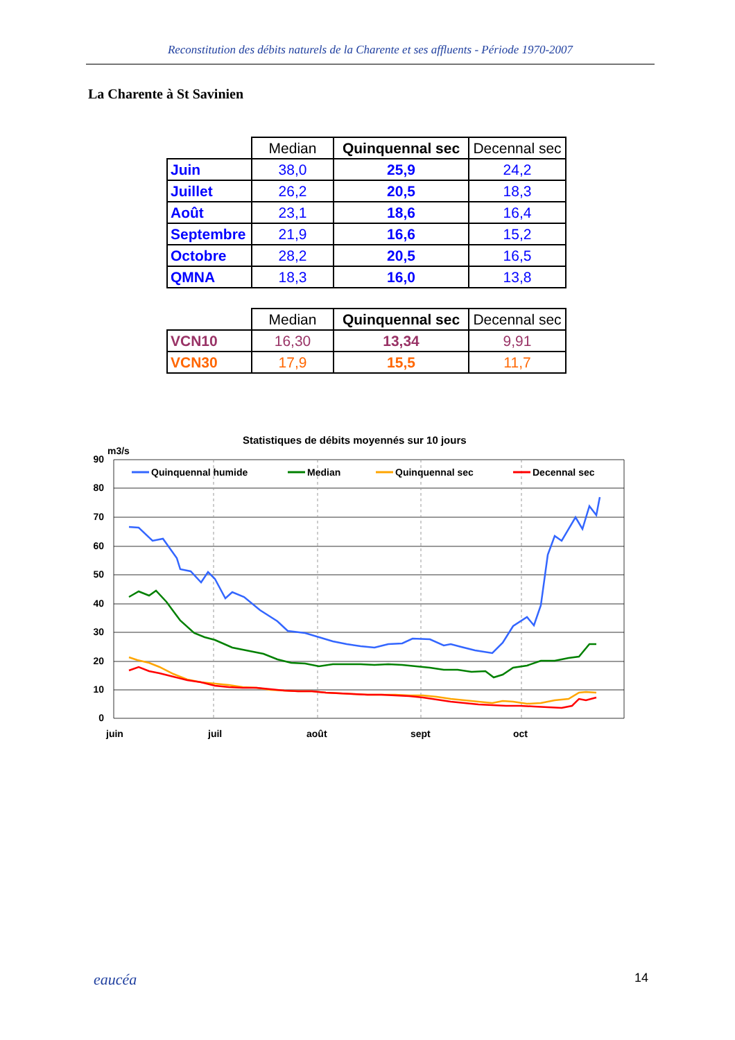Reconstitution des débits naturels de la Charente et ses affluents - Période 1970-2007
La Charente à St Savinien
| | Median | Quinquennal sec | Decennal sec |
| --- | --- | --- | --- |
| Juin | 38,0 | 25,9 | 24,2 |
| Juillet | 26,2 | 20,5 | 18,3 |
| Août | 23,1 | 18,6 | 16,4 |
| Septembre | 21,9 | 16,6 | 15,2 |
| Octobre | 28,2 | 20,5 | 16,5 |
| QMNA | 18,3 | 16,0 | 13,8 |
| | Median | Quinquennal sec | Decennal sec |
| --- | --- | --- | --- |
| VCN10 | 16,30 | 13,34 | 9,91 |
| VCN30 | 17,9 | 15,5 | 11,7 |
Statistiques de débits moyennés sur 10 jours
m3/s
90
80
70
60
50
40
30
20
10
0
juin
juil
août
sept
oct
Quinquennal humide
Median
Quinquennal sec
Decennal sec
eaucéa 14